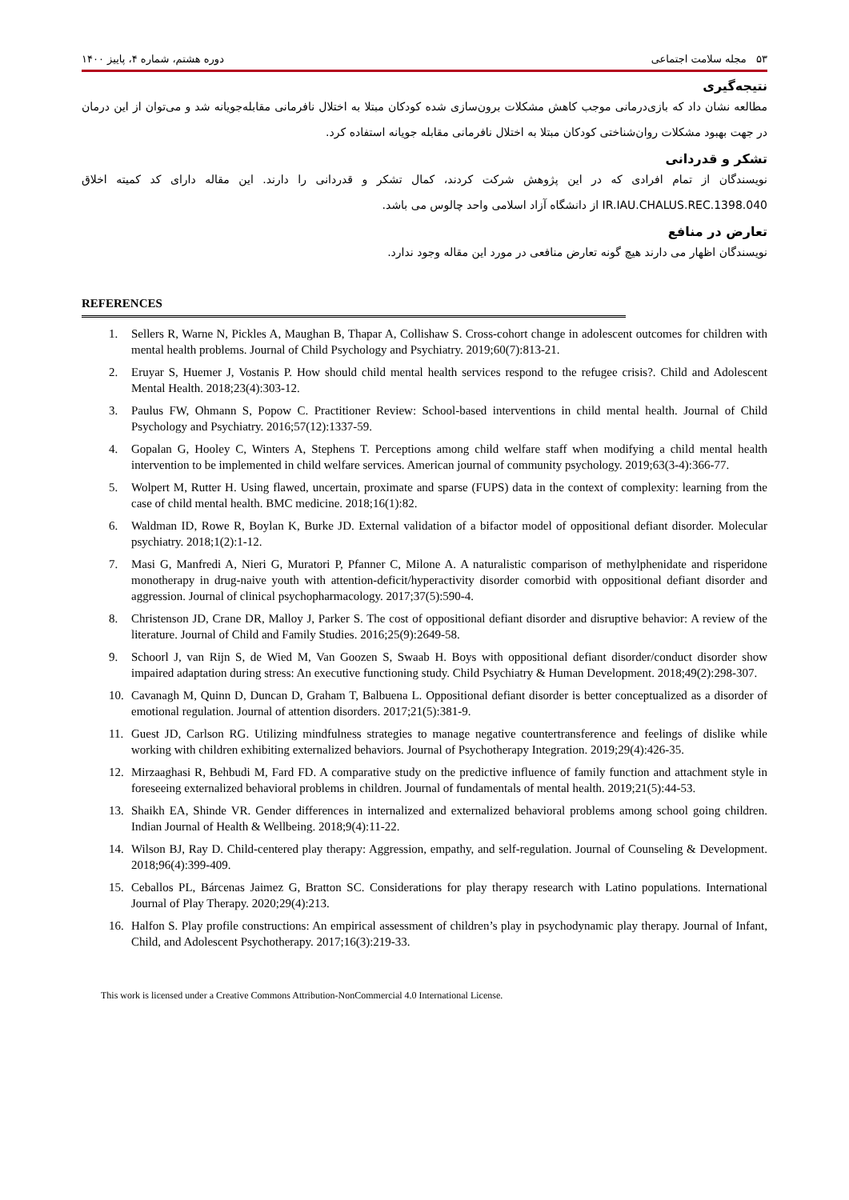۵۳ مجله سلامت اجتماعی دوره هشتم، شماره ۴، پاییز ۱۴۰۰
نتیجه‌گیری
مطالعه نشان داد که بازی‌درمانی موجب کاهش مشکلات برون‌سازی شده کودکان مبتلا به اختلال نافرمانی مقابله‌جویانه شد و می‌توان از این درمان در جهت بهبود مشکلات روان‌شناختی کودکان مبتلا به اختلال نافرمانی مقابله جویانه استفاده کرد.
تشکر و قدردانی
نویسندگان از تمام افرادی که در این پژوهش شرکت کردند، کمال تشکر و قدردانی را دارند. این مقاله دارای کد کمیته اخلاق IR.IAU.CHALUS.REC.1398.040 از دانشگاه آزاد اسلامی واحد چالوس می باشد.
تعارض در منافع
نویسندگان اظهار می دارند هیچ گونه تعارض منافعی در مورد این مقاله وجود ندارد.
REFERENCES
1. Sellers R, Warne N, Pickles A, Maughan B, Thapar A, Collishaw S. Cross-cohort change in adolescent outcomes for children with mental health problems. Journal of Child Psychology and Psychiatry. 2019;60(7):813-21.
2. Eruyar S, Huemer J, Vostanis P. How should child mental health services respond to the refugee crisis?. Child and Adolescent Mental Health. 2018;23(4):303-12.
3. Paulus FW, Ohmann S, Popow C. Practitioner Review: School-based interventions in child mental health. Journal of Child Psychology and Psychiatry. 2016;57(12):1337-59.
4. Gopalan G, Hooley C, Winters A, Stephens T. Perceptions among child welfare staff when modifying a child mental health intervention to be implemented in child welfare services. American journal of community psychology. 2019;63(3-4):366-77.
5. Wolpert M, Rutter H. Using flawed, uncertain, proximate and sparse (FUPS) data in the context of complexity: learning from the case of child mental health. BMC medicine. 2018;16(1):82.
6. Waldman ID, Rowe R, Boylan K, Burke JD. External validation of a bifactor model of oppositional defiant disorder. Molecular psychiatry. 2018;1(2):1-12.
7. Masi G, Manfredi A, Nieri G, Muratori P, Pfanner C, Milone A. A naturalistic comparison of methylphenidate and risperidone monotherapy in drug-naive youth with attention-deficit/hyperactivity disorder comorbid with oppositional defiant disorder and aggression. Journal of clinical psychopharmacology. 2017;37(5):590-4.
8. Christenson JD, Crane DR, Malloy J, Parker S. The cost of oppositional defiant disorder and disruptive behavior: A review of the literature. Journal of Child and Family Studies. 2016;25(9):2649-58.
9. Schoorl J, van Rijn S, de Wied M, Van Goozen S, Swaab H. Boys with oppositional defiant disorder/conduct disorder show impaired adaptation during stress: An executive functioning study. Child Psychiatry & Human Development. 2018;49(2):298-307.
10. Cavanagh M, Quinn D, Duncan D, Graham T, Balbuena L. Oppositional defiant disorder is better conceptualized as a disorder of emotional regulation. Journal of attention disorders. 2017;21(5):381-9.
11. Guest JD, Carlson RG. Utilizing mindfulness strategies to manage negative countertransference and feelings of dislike while working with children exhibiting externalized behaviors. Journal of Psychotherapy Integration. 2019;29(4):426-35.
12. Mirzaaghasi R, Behbudi M, Fard FD. A comparative study on the predictive influence of family function and attachment style in foreseeing externalized behavioral problems in children. Journal of fundamentals of mental health. 2019;21(5):44-53.
13. Shaikh EA, Shinde VR. Gender differences in internalized and externalized behavioral problems among school going children. Indian Journal of Health & Wellbeing. 2018;9(4):11-22.
14. Wilson BJ, Ray D. Child‐centered play therapy: Aggression, empathy, and self‐regulation. Journal of Counseling & Development. 2018;96(4):399-409.
15. Ceballos PL, Bárcenas Jaimez G, Bratton SC. Considerations for play therapy research with Latino populations. International Journal of Play Therapy. 2020;29(4):213.
16. Halfon S. Play profile constructions: An empirical assessment of children’s play in psychodynamic play therapy. Journal of Infant, Child, and Adolescent Psychotherapy. 2017;16(3):219-33.
This work is licensed under a Creative Commons Attribution-NonCommercial 4.0 International License.